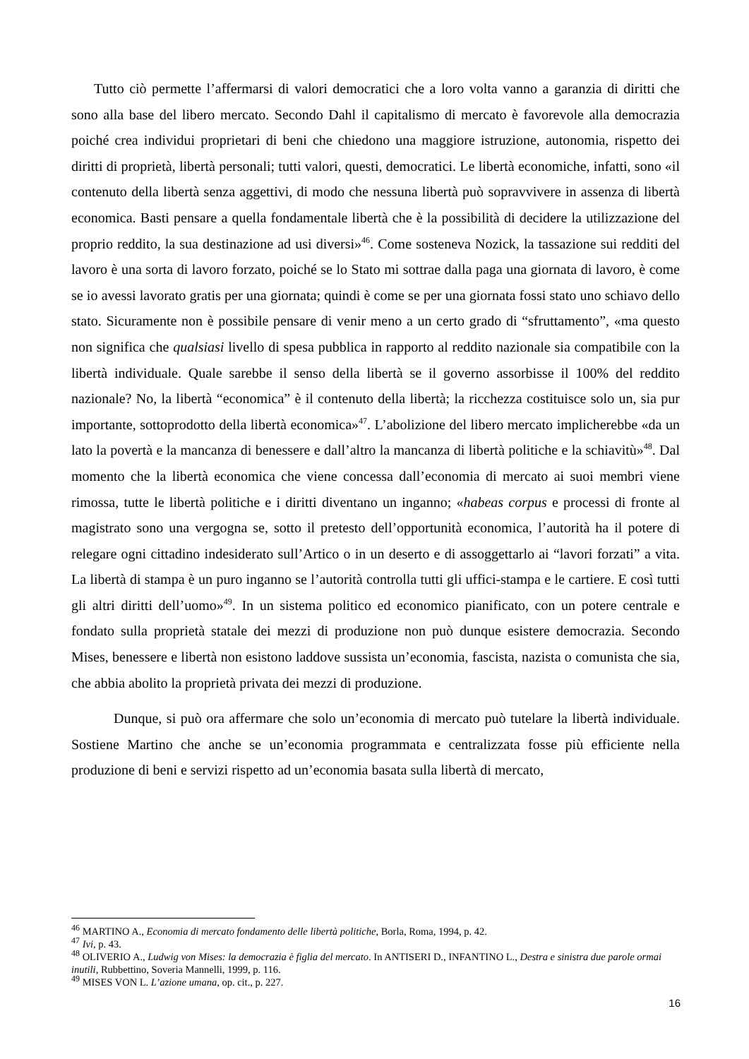Tutto ciò permette l’affermarsi di valori democratici che a loro volta vanno a garanzia di diritti che sono alla base del libero mercato. Secondo Dahl il capitalismo di mercato è favorevole alla democrazia poiché crea individui proprietari di beni che chiedono una maggiore istruzione, autonomia, rispetto dei diritti di proprietà, libertà personali; tutti valori, questi, democratici. Le libertà economiche, infatti, sono «il contenuto della libertà senza aggettivi, di modo che nessuna libertà può sopravvivere in assenza di libertà economica. Basti pensare a quella fondamentale libertà che è la possibilità di decidere la utilizzazione del proprio reddito, la sua destinazione ad usi diversi»<sup>46</sup>. Come sosteneva Nozick, la tassazione sui redditi del lavoro è una sorta di lavoro forzato, poiché se lo Stato mi sottrae dalla paga una giornata di lavoro, è come se io avessi lavorato gratis per una giornata; quindi è come se per una giornata fossi stato uno schiavo dello stato. Sicuramente non è possibile pensare di venir meno a un certo grado di “sfruttamento”, «ma questo non significa che qualsiasi livello di spesa pubblica in rapporto al reddito nazionale sia compatibile con la libertà individuale. Quale sarebbe il senso della libertà se il governo assorbisse il 100% del reddito nazionale? No, la libertà “economica” è il contenuto della libertà; la ricchezza costituisce solo un, sia pur importante, sottoprodotto della libertà economica»<sup>47</sup>. L’abolizione del libero mercato implicherebbe «da un lato la povertà e la mancanza di benessere e dall’altro la mancanza di libertà politiche e la schiavitù»<sup>48</sup>. Dal momento che la libertà economica che viene concessa dall’economia di mercato ai suoi membri viene rimossa, tutte le libertà politiche e i diritti diventano un inganno; «habeas corpus e processi di fronte al magistrato sono una vergogna se, sotto il pretesto dell’opportunità economica, l’autorità ha il potere di relegare ogni cittadino indesiderato sull’Artico o in un deserto e di assoggettarlo ai “lavori forzati” a vita. La libertà di stampa è un puro inganno se l’autorità controlla tutti gli uffici-stampa e le cartiere. E così tutti gli altri diritti dell’uomo»<sup>49</sup>. In un sistema politico ed economico pianificato, con un potere centrale e fondato sulla proprietà statale dei mezzi di produzione non può dunque esistere democrazia. Secondo Mises, benessere e libertà non esistono laddove sussista un’economia, fascista, nazista o comunista che sia, che abbia abolito la proprietà privata dei mezzi di produzione.
Dunque, si può ora affermare che solo un’economia di mercato può tutelare la libertà individuale. Sostiene Martino che anche se un’economia programmata e centralizzata fosse più efficiente nella produzione di beni e servizi rispetto ad un’economia basata sulla libertà di mercato,
<sup>46</sup> MARTINO A., Economia di mercato fondamento delle libertà politiche, Borla, Roma, 1994, p. 42.
<sup>47</sup> Ivi, p. 43.
<sup>48</sup> OLIVERIO A., Ludwig von Mises: la democrazia è figlia del mercato. In ANTISERI D., INFANTINO L., Destra e sinistra due parole ormai inutili, Rubbettino, Soveria Mannelli, 1999, p. 116.
<sup>49</sup> MISES VON L. L’azione umana, op. cit., p. 227.
16